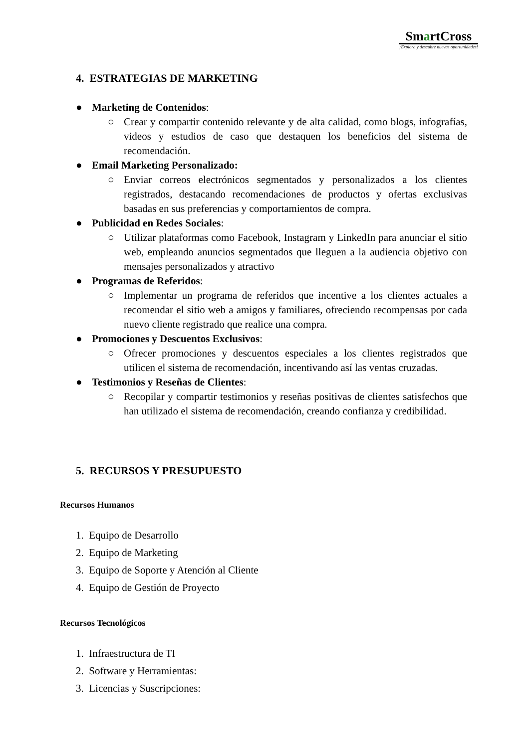Sm artCross
¡Explora y descubre nuevas oportunidades!
4. ESTRATEGIAS DE MARKETING
● Marketing de Contenidos:
○ Crear y compartir contenido relevante y de alta calidad, como blogs, infografías, videos y estudios de caso que destaquen los beneficios del sistema de recomendación.
● Email Marketing Personalizado:
○ Enviar correos electrónicos segmentados y personalizados a los clientes registrados, destacando recomendaciones de productos y ofertas exclusivas basadas en sus preferencias y comportamientos de compra.
● Publicidad en Redes Sociales:
○ Utilizar plataformas como Facebook, Instagram y LinkedIn para anunciar el sitio web, empleando anuncios segmentados que lleguen a la audiencia objetivo con mensajes personalizados y atractivo
● Programas de Referidos:
○ Implementar un programa de referidos que incentive a los clientes actuales a recomendar el sitio web a amigos y familiares, ofreciendo recompensas por cada nuevo cliente registrado que realice una compra.
● Promociones y Descuentos Exclusivos:
○ Ofrecer promociones y descuentos especiales a los clientes registrados que utilicen el sistema de recomendación, incentivando así las ventas cruzadas.
● Testimonios y Reseñas de Clientes:
○ Recopilar y compartir testimonios y reseñas positivas de clientes satisfechos que han utilizado el sistema de recomendación, creando confianza y credibilidad.
5. RECURSOS Y PRESUPUESTO
Recursos Humanos
1. Equipo de Desarrollo
2. Equipo de Marketing
3. Equipo de Soporte y Atención al Cliente
4. Equipo de Gestión de Proyecto
Recursos Tecnológicos
1. Infraestructura de TI
2. Software y Herramientas:
3. Licencias y Suscripciones: